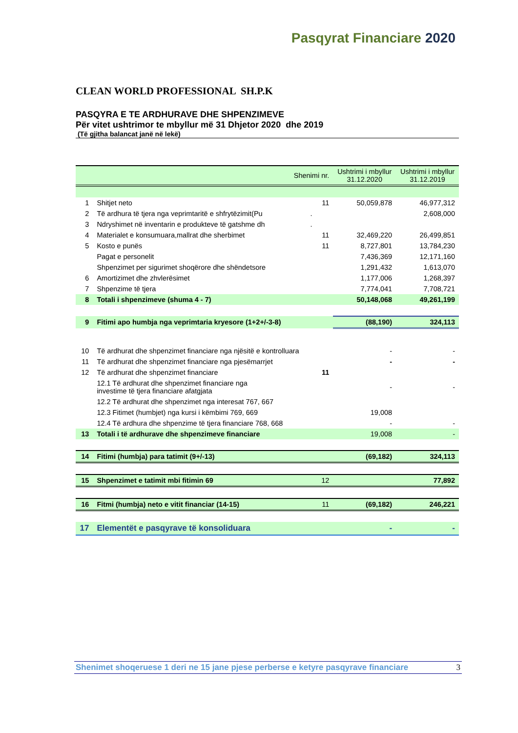Pasqyrat Financiare 2020
CLEAN WORLD PROFESSIONAL SH.P.K
PASQYRA E TE ARDHURAVE DHE SHPENZIMEVE
Për vitet ushtrimor te mbyllur më 31 Dhjetor 2020 dhe 2019
(Të gjitha balancat janë në lekë)
| | | Shenimi nr. | Ushtrimi i mbyllur 31.12.2020 | Ushtrimi i mbyllur 31.12.2019 |
| --- | --- | --- | --- | --- |
| 1 | Shitjet neto | 11 | 50,059,878 | 46,977,312 |
| 2 | Të ardhura të tjera nga veprimtaritë e shfrytëzimit(Pu | . | | 2,608,000 |
| 3 | Ndryshimet në inventarin e produkteve të gatshme dh | . | | |
| 4 | Materialet e konsumuara,mallrat dhe sherbimet | 11 | 32,469,220 | 26,499,851 |
| 5 | Kosto e punës | 11 | 8,727,801 | 13,784,230 |
| | Pagat e personelit | | 7,436,369 | 12,171,160 |
| | Shpenzimet per sigurimet shoqërore dhe shëndetsore | | 1,291,432 | 1,613,070 |
| 6 | Amortizimet dhe zhvlerësimet | | 1,177,006 | 1,268,397 |
| 7 | Shpenzime të tjera | | 7,774,041 | 7,708,721 |
| 8 | Totali i shpenzimeve (shuma 4 - 7) | | 50,148,068 | 49,261,199 |
| 9 | Fitimi apo humbja nga veprimtaria kryesore (1+2+/-3-8) | | (88,190) | 324,113 |
| 10 | Të ardhurat dhe shpenzimet financiare nga njësitë e kontrolluara | | - | - |
| 11 | Të ardhurat dhe shpenzimet financiare nga pjesëmarrjet | | - | - |
| 12 | Të ardhurat dhe shpenzimet financiare | 11 | | |
| | 12.1 Të ardhurat dhe shpenzimet financiare nga investime të tjera financiare afatgjata | | - | - |
| | 12.2 Të ardhurat dhe shpenzimet nga interesat 767, 667 | | | |
| | 12.3 Fitimet (humbjet) nga kursi i këmbimi 769, 669 | | 19,008 | |
| | 12.4 Të ardhura dhe shpenzime të tjera financiare 768, 668 | | - | - |
| 13 | Totali i të ardhurave dhe shpenzimeve financiare | | 19,008 | - |
| 14 | Fitimi (humbja) para tatimit (9+/-13) | | (69,182) | 324,113 |
| 15 | Shpenzimet e tatimit mbi fitimin 69 | 12 | | 77,892 |
| 16 | Fitmi (humbja) neto e vitit financiar (14-15) | 11 | (69,182) | 246,221 |
| 17 | Elementët e pasqyrave të konsoliduara | | - | - |
Shenimet shoqeruese 1 deri ne 15 jane pjese perberse e ketyre pasqyrave financiare 3